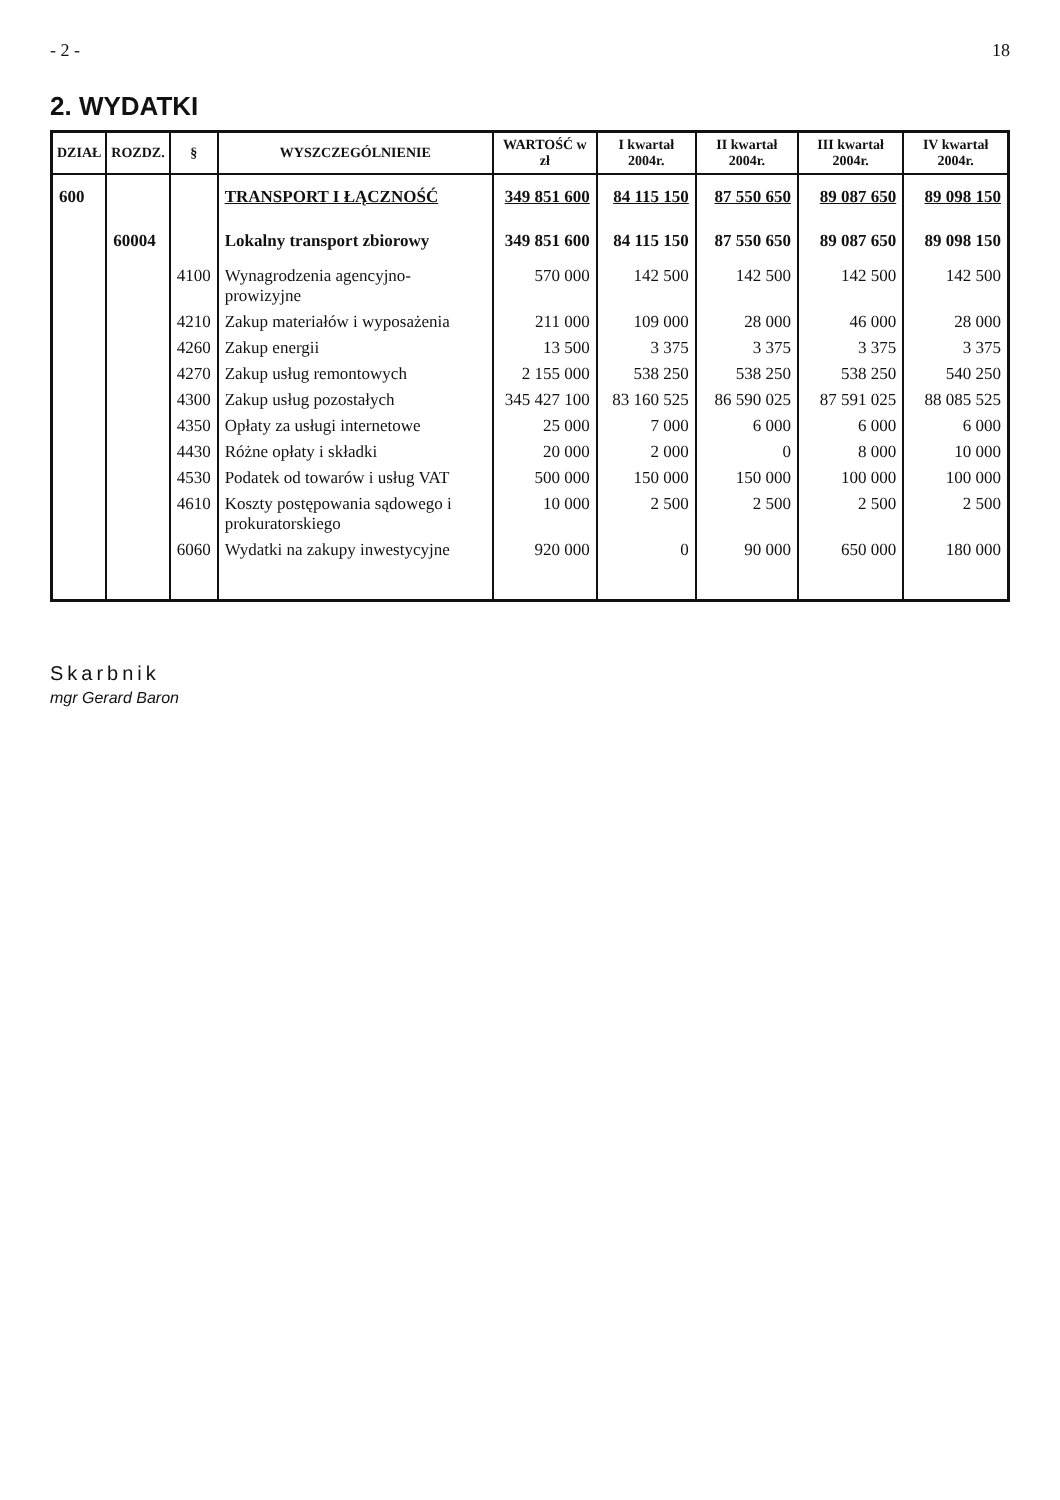- 2 - 18
2. WYDATKI
| DZIAŁ | ROZDZ. | § | WYSZCZEGÓLNIENIE | WARTOŚĆ w zł | I kwartał 2004r. | II kwartał 2004r. | III kwartał 2004r. | IV kwartał 2004r. |
| --- | --- | --- | --- | --- | --- | --- | --- | --- |
| 600 | | | TRANSPORT I ŁĄCZNOŚĆ | 349 851 600 | 84 115 150 | 87 550 650 | 89 087 650 | 89 098 150 |
| | 60004 | | Lokalny transport zbiorowy | 349 851 600 | 84 115 150 | 87 550 650 | 89 087 650 | 89 098 150 |
| | | 4100 | Wynagrodzenia agencyjno-prowizyjne | 570 000 | 142 500 | 142 500 | 142 500 | 142 500 |
| | | 4210 | Zakup materiałów i wyposażenia | 211 000 | 109 000 | 28 000 | 46 000 | 28 000 |
| | | 4260 | Zakup energii | 13 500 | 3 375 | 3 375 | 3 375 | 3 375 |
| | | 4270 | Zakup usług remontowych | 2 155 000 | 538 250 | 538 250 | 538 250 | 540 250 |
| | | 4300 | Zakup usług pozostałych | 345 427 100 | 83 160 525 | 86 590 025 | 87 591 025 | 88 085 525 |
| | | 4350 | Opłaty za usługi internetowe | 25 000 | 7 000 | 6 000 | 6 000 | 6 000 |
| | | 4430 | Różne opłaty i składki | 20 000 | 2 000 | 0 | 8 000 | 10 000 |
| | | 4530 | Podatek od towarów i usług VAT | 500 000 | 150 000 | 150 000 | 100 000 | 100 000 |
| | | 4610 | Koszty postępowania sądowego i prokuratorskiego | 10 000 | 2 500 | 2 500 | 2 500 | 2 500 |
| | | 6060 | Wydatki na zakupy inwestycyjne | 920 000 | 0 | 90 000 | 650 000 | 180 000 |
Skarbnik
mgr Gerard Baron